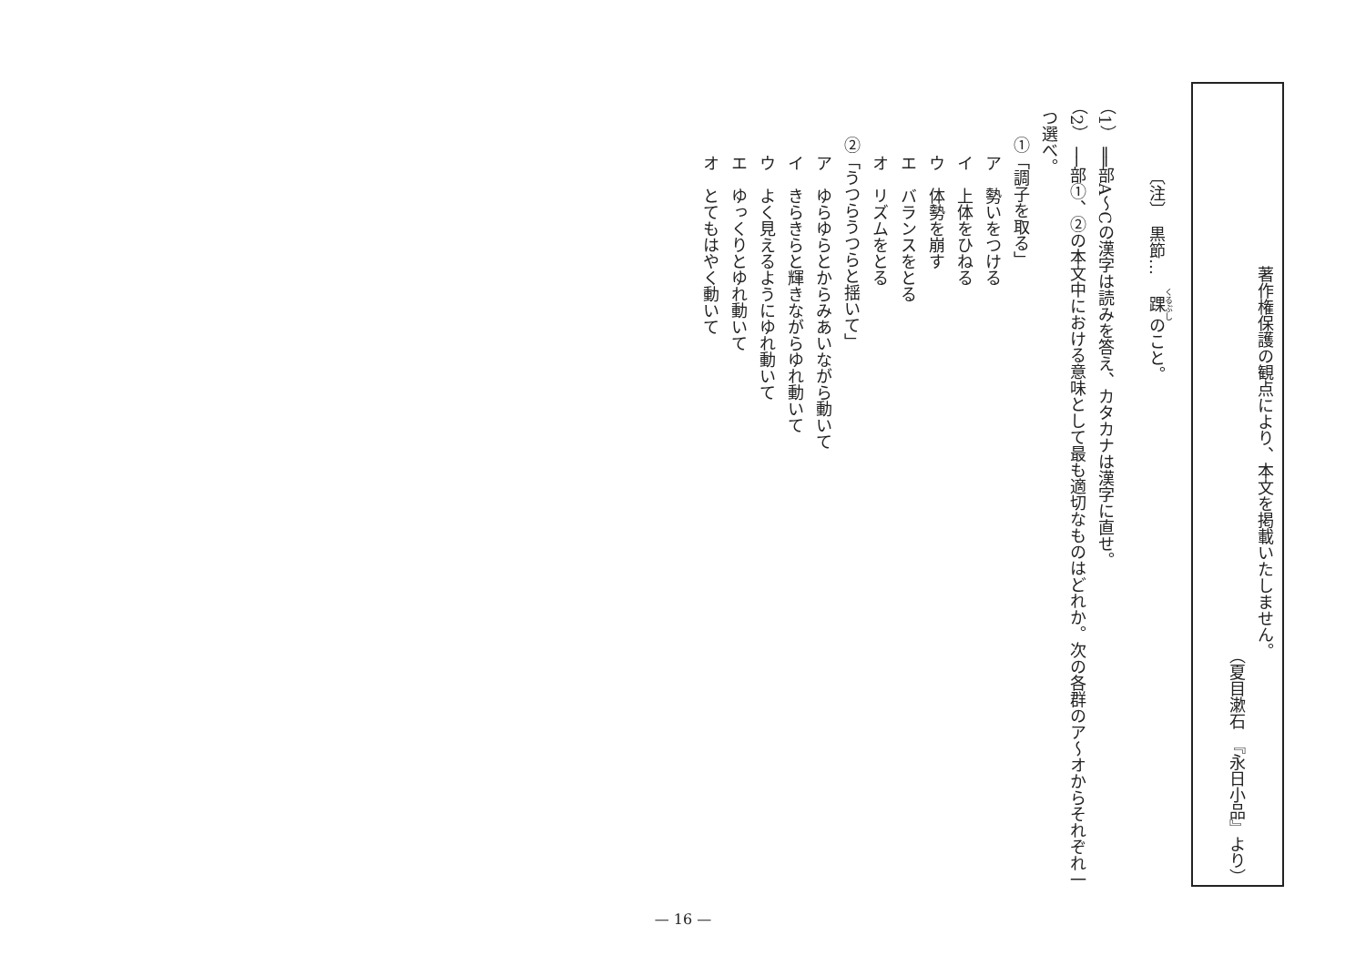著作権保護の観点により、本文を掲載いたしません。
（夏目漱石　『永日小品』より）
〔注〕　黒節…　踝のこと。
（1）　══部A～Cの漢字は読みを答え、カタカナは漢字に直せ。
（2）　──部①、②の本文中における意味として最も適切なものはどれか。次の各群のア～オからそれぞれ一つ選べ。
①「調子を取る」
ア　勢いをつける
イ　上体をひねる
ウ　体勢を崩す
エ　バランスをとる
オ　リズムをとる
②「うつらうつらと揺いて」
ア　ゆらゆらとからみあいながら動いて
イ　きらきらと輝きながらゆれ動いて
ウ　よく見えるようにゆれ動いて
エ　ゆっくりとゆれ動いて
オ　とてもはやく動いて
— 16 —